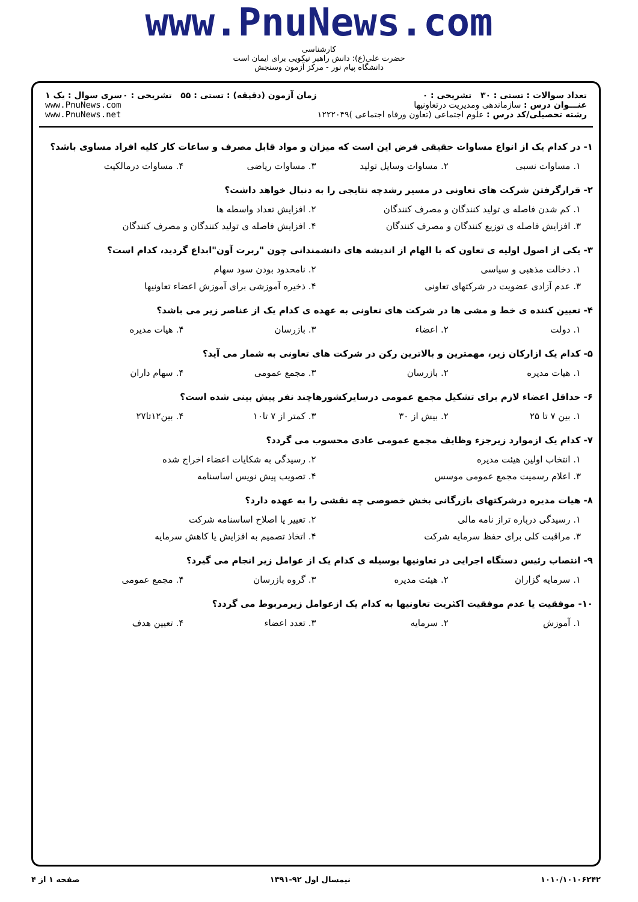www.PnuNews.com
کارشناسی
حضرت علی(ع): دانش راهبر نیکویی برای ایمان است
دانشگاه پیام نور - مرکز آزمون وسنجش
تعداد سوالات : تستی : ۳۰ تشریحی : ۰
عنـــوان درس : سازماندهی ومدیریت درتعاونیها
رشته تحصیلی/کد درس : علوم اجتماعی (تعاون ورفاه اجتماعی )۱۲۲۲۰۴۹
زمان آزمون (دقیقه) : تستی : ۵۵ تشریحی : ۰
سری سوال : یک ۱
www.PnuNews.com
www.PnuNews.net
۱- در کدام یک از انواع مساوات حقیقی فرض این است که میزان و مواد قابل مصرف و ساعات کار کلیه افراد مساوی باشد؟
۱. مساوات نسبی ۲. مساوات وسایل تولید ۳. مساوات ریاضی ۴. مساوات درمالکیت
۲- قرارگرفتن شرکت های تعاونی در مسیر رشدچه نتایجی را به دنبال خواهد داشت؟
۱. کم شدن فاصله ی تولید کنندگان و مصرف کنندگان ۲. افزایش تعداد واسطه ها
۳. افزایش فاصله ی توزیع کنندگان و مصرف کنندگان ۴. افزایش فاصله ی تولید کنندگان و مصرف کنندگان
۳- یکی از اصول اولیه ی تعاون که با الهام از اندیشه های دانشمندانی چون "ربرت آون"ابداع گردید، کدام است؟
۱. دخالت مذهبی و سیاسی ۲. نامحدود بودن سود سهام
۳. عدم آزادی عضویت در شرکتهای تعاونی ۴. ذخیره آموزشی برای آموزش اعضاء تعاونیها
۴- تعیین کننده ی خط و مشی ها در شرکت های تعاونی به عهده ی کدام یک از عناصر زیر می باشد؟
۱. دولت ۲. اعضاء ۳. بازرسان ۴. هیات مدیره
۵- کدام یک ازارکان زیر، مهمترین و بالاترین رکن در شرکت های تعاونی به شمار می آید؟
۱. هیات مدیره ۲. بازرسان ۳. مجمع عمومی ۴. سهام داران
۶- حداقل اعضاء لازم برای تشکیل مجمع عمومی درسایرکشورهاچند نفر پیش بینی شده است؟
۱. بین ۷ تا ۲۵ ۲. بیش از ۳۰ ۳. کمتر از ۷ تا۱۰ ۴. بین۱۲تا۲۷
۷- کدام یک ازموارد زیرجزء وظایف مجمع عمومی عادی محسوب می گردد؟
۱. انتخاب اولین هیئت مدیره ۲. رسیدگی به شکایات اعضاء اخراج شده
۳. اعلام رسمیت مجمع عمومی موسس ۴. تصویب پیش نویس اساسنامه
۸- هیات مدیره درشرکتهای بازرگانی بخش خصوصی چه نقشی را به عهده دارد؟
۱. رسیدگی درباره تراز نامه مالی ۲. تغییر یا اصلاح اساسنامه شرکت
۳. مراقبت کلی برای حفظ سرمایه شرکت ۴. اتخاذ تصمیم به افزایش یا کاهش سرمایه
۹- انتصاب رئیس دستگاه اجرایی در تعاونیها بوسیله ی کدام یک از عوامل زیر انجام می گیرد؟
۱. سرمایه گزاران ۲. هیئت مدیره ۳. گروه بازرسان ۴. مجمع عمومی
۱۰- موفقیت یا عدم موفقیت اکثریت تعاونیها به کدام یک ازعوامل زیرمربوط می گردد؟
۱. آموزش ۲. سرمایه ۳. تعدد اعضاء ۴. تعیین هدف
۱۰۱۰/۱۰۱۰۶۲۴۲ نیمسال اول ۹۲-۱۳۹۱ صفحه ۱ از ۴